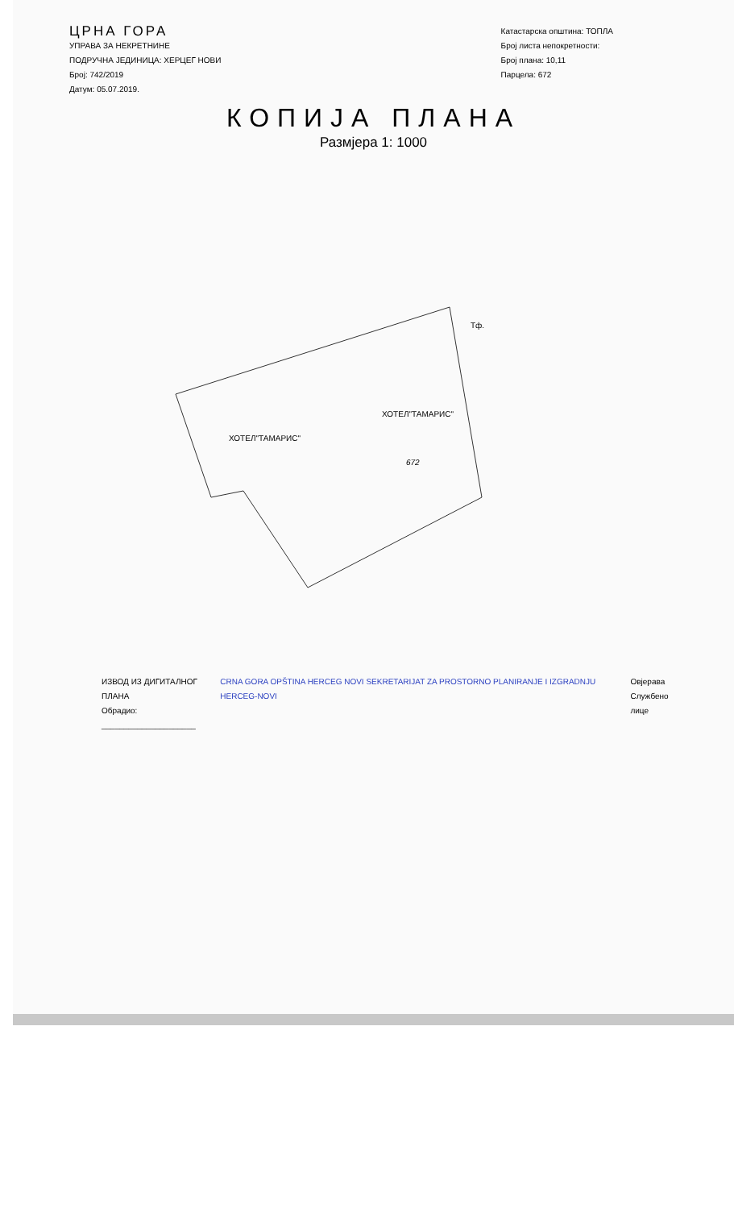ЦРНА ГОРА
УПРАВА ЗА НЕКРЕТНИНЕ
ПОДРУЧНА ЈЕДИНИЦА: ХЕРЦЕГ НОВИ
Број: 742/2019
Датум: 05.07.2019.
Катастарска општина: ТОПЛА
Број листа непокретности:
Број плана: 10,11
Парцела: 672
КОПИЈА ПЛАНА
Размјера 1: 1000
ХОТЕЛ"ТАМАРИС"
ХОТЕЛ"ТАМАРИС"
672
Тф.
ИЗВОД ИЗ ДИГИТАЛНОГ ПЛАНА
Обрадио:
_____________________
CRNA GORA OPŠTINA HERCEG NOVI SEKRETARIJAT ZA PROSTORNO PLANIRANJE I IZGRADNJU HERCEG-NOVI
Овјерава
Службено лице